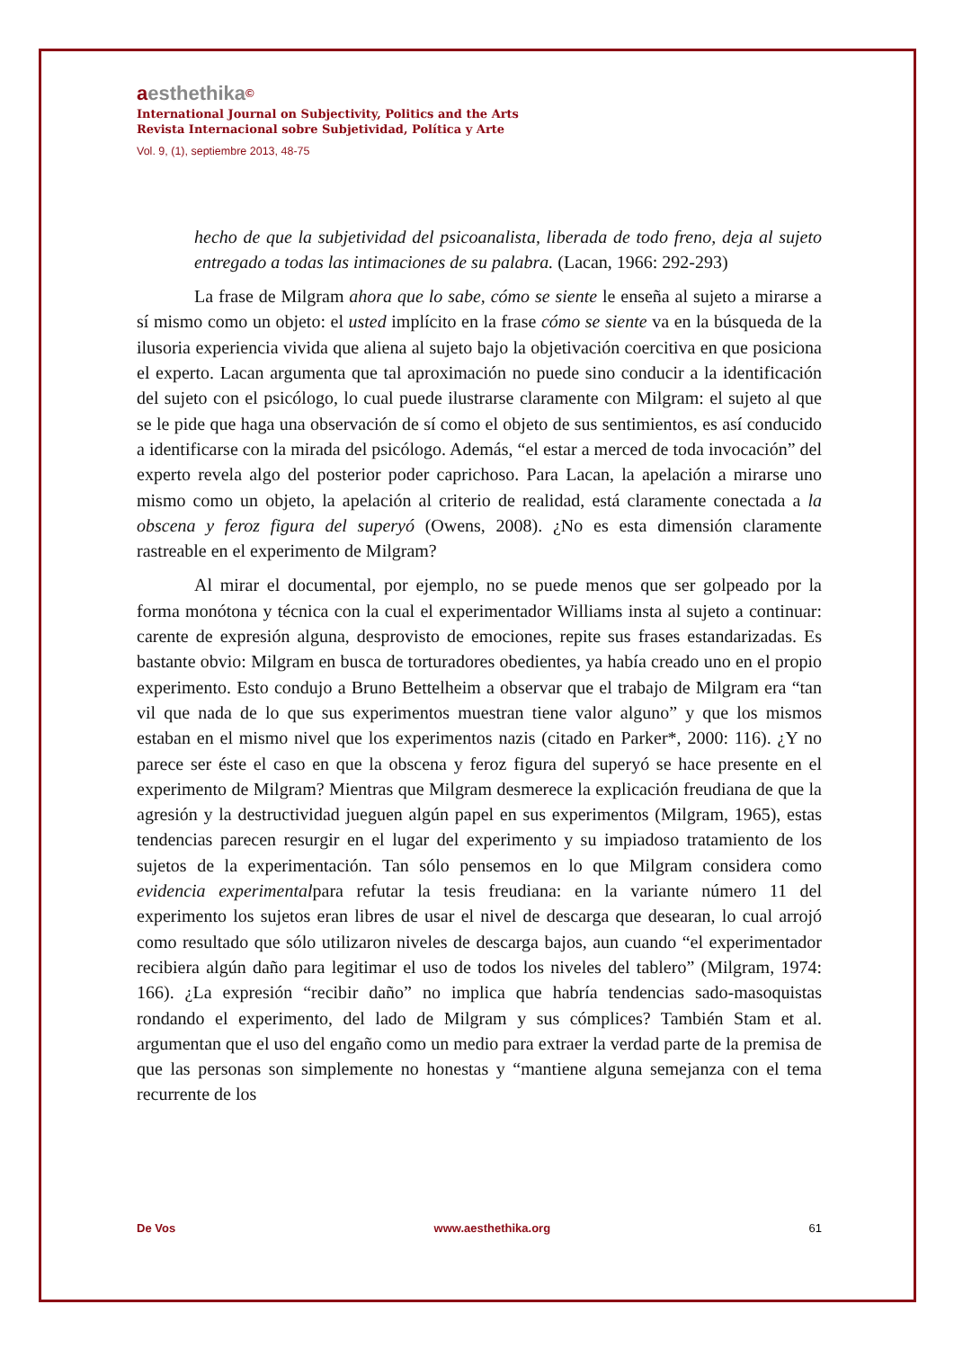aesthethika©
International Journal on Subjectivity, Politics and the Arts
Revista Internacional sobre Subjetividad, Política y Arte
Vol. 9, (1), septiembre 2013, 48-75
hecho de que la subjetividad del psicoanalista, liberada de todo freno, deja al sujeto entregado a todas las intimaciones de su palabra. (Lacan, 1966: 292-293)
La frase de Milgram ahora que lo sabe, cómo se siente le enseña al sujeto a mirarse a sí mismo como un objeto: el usted implícito en la frase cómo se siente va en la búsqueda de la ilusoria experiencia vivida que aliena al sujeto bajo la objetivación coercitiva en que posiciona el experto. Lacan argumenta que tal aproximación no puede sino conducir a la identificación del sujeto con el psicólogo, lo cual puede ilustrarse claramente con Milgram: el sujeto al que se le pide que haga una observación de sí como el objeto de sus sentimientos, es así conducido a identificarse con la mirada del psicólogo. Además, “el estar a merced de toda invocación” del experto revela algo del posterior poder caprichoso. Para Lacan, la apelación a mirarse uno mismo como un objeto, la apelación al criterio de realidad, está claramente conectada a la obscena y feroz figura del superyó (Owens, 2008). ¿No es esta dimensión claramente rastreable en el experimento de Milgram?
Al mirar el documental, por ejemplo, no se puede menos que ser golpeado por la forma monótona y técnica con la cual el experimentador Williams insta al sujeto a continuar: carente de expresión alguna, desprovisto de emociones, repite sus frases estandarizadas. Es bastante obvio: Milgram en busca de torturadores obedientes, ya había creado uno en el propio experimento. Esto condujo a Bruno Bettelheim a observar que el trabajo de Milgram era “tan vil que nada de lo que sus experimentos muestran tiene valor alguno” y que los mismos estaban en el mismo nivel que los experimentos nazis (citado en Parker*, 2000: 116). ¿Y no parece ser éste el caso en que la obscena y feroz figura del superyó se hace presente en el experimento de Milgram? Mientras que Milgram desmerece la explicación freudiana de que la agresión y la destructividad jueguen algún papel en sus experimentos (Milgram, 1965), estas tendencias parecen resurgir en el lugar del experimento y su impiadoso tratamiento de los sujetos de la experimentación. Tan sólo pensemos en lo que Milgram considera como evidencia experimentalpara refutar la tesis freudiana: en la variante número 11 del experimento los sujetos eran libres de usar el nivel de descarga que desearan, lo cual arrojó como resultado que sólo utilizaron niveles de descarga bajos, aun cuando “el experimentador recibiera algún daño para legitimar el uso de todos los niveles del tablero” (Milgram, 1974: 166). ¿La expresión “recibir daño” no implica que habría tendencias sado-masoquistas rondando el experimento, del lado de Milgram y sus cómplices? También Stam et al. argumentan que el uso del engaño como un medio para extraer la verdad parte de la premisa de que las personas son simplemente no honestas y “mantiene alguna semejanza con el tema recurrente de los
De Vos www.aesthethika.org 61